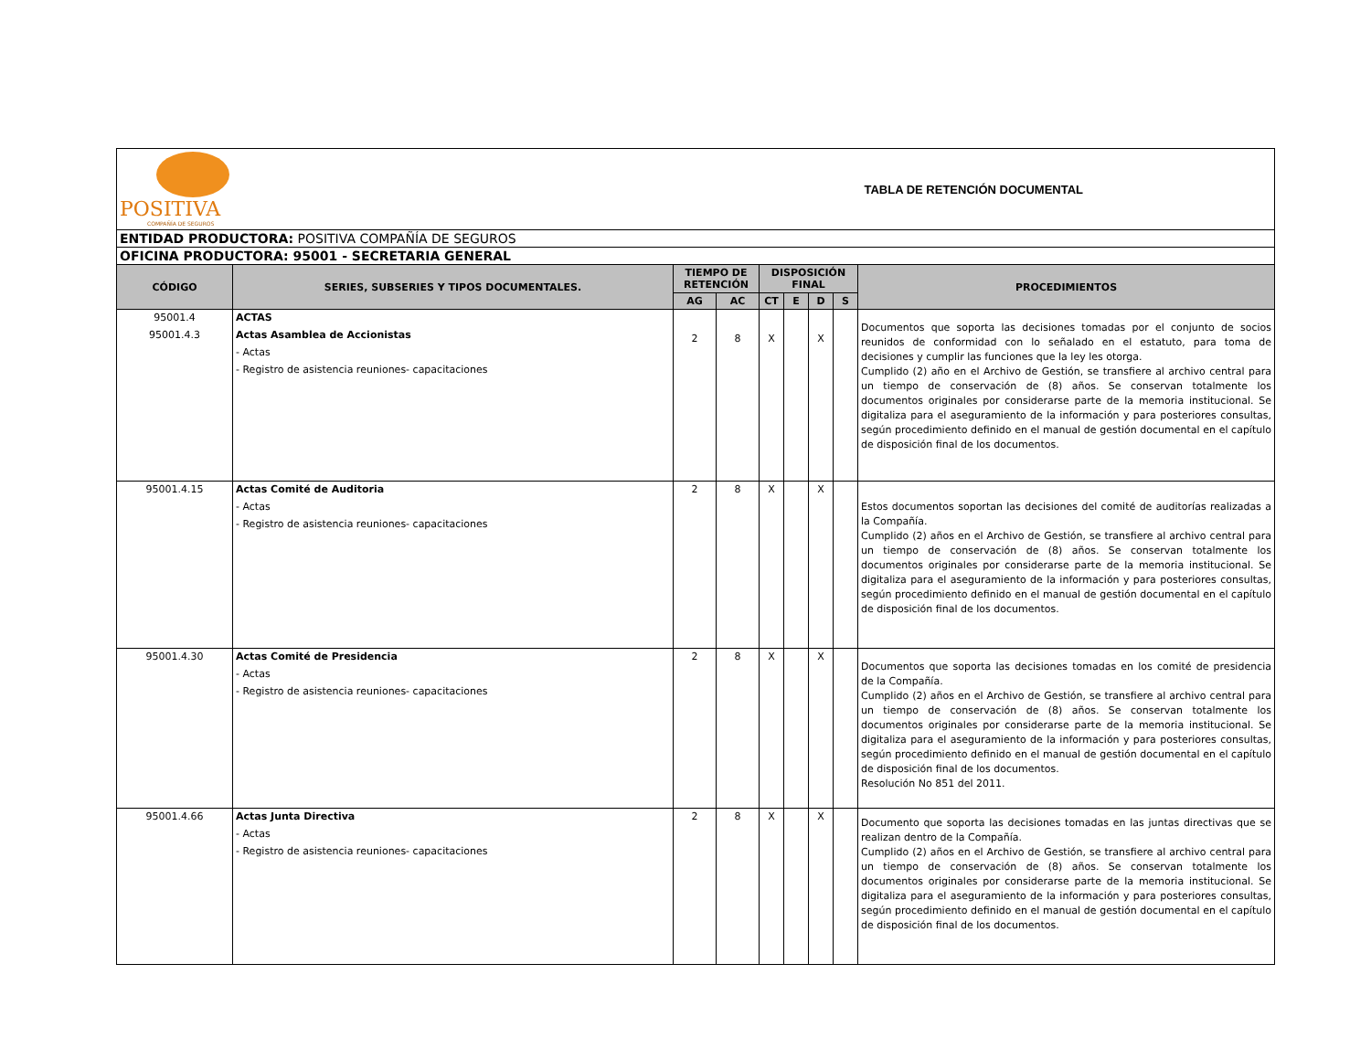| POSITIVA COMPAÑÍA DE SEGUROS | | TABLA DE RETENCIÓN DOCUMENTAL | | | | | | |
| ENTIDAD PRODUCTORA: POSITIVA COMPAÑÍA DE SEGUROS | | | | | | | | |
| OFICINA PRODUCTORA: 95001 - SECRETARIA GENERAL | | | | | | | | |
| CÓDIGO | SERIES, SUBSERIES Y TIPOS DOCUMENTALES. | TIEMPO DE RETENCIÓN | | DISPOSICIÓN FINAL | | | | PROCEDIMIENTOS |
| | | AG | AC | CT | E | D | S | |
| 95001.4 95001.4.3 | ACTAS Actas Asamblea de Accionistas - Actas - Registro de asistencia reuniones- capacitaciones | 2 | 8 | X | | X | | Documentos que soporta las decisiones tomadas por el conjunto de socios reunidos de conformidad con lo señalado en el estatuto, para toma de decisiones y cumplir las funciones que la ley les otorga. Cumplido (2) año en el Archivo de Gestión, se transfiere al archivo central para un tiempo de conservación de (8) años. Se conservan totalmente los documentos originales por considerarse parte de la memoria institucional. Se digitaliza para el aseguramiento de la información y para posteriores consultas, según procedimiento definido en el manual de gestión documental en el capítulo de disposición final de los documentos. |
| 95001.4.15 | Actas Comité de Auditoria - Actas - Registro de asistencia reuniones- capacitaciones | 2 | 8 | X | | X | | Estos documentos soportan las decisiones del comité de auditorías realizadas a la Compañía. Cumplido (2) años en el Archivo de Gestión, se transfiere al archivo central para un tiempo de conservación de (8) años. Se conservan totalmente los documentos originales por considerarse parte de la memoria institucional. Se digitaliza para el aseguramiento de la información y para posteriores consultas, según procedimiento definido en el manual de gestión documental en el capítulo de disposición final de los documentos. |
| 95001.4.30 | Actas Comité de Presidencia - Actas - Registro de asistencia reuniones- capacitaciones | 2 | 8 | X | | X | | Documentos que soporta las decisiones tomadas en los comité de presidencia de la Compañía. Cumplido (2) años en el Archivo de Gestión, se transfiere al archivo central para un tiempo de conservación de (8) años. Se conservan totalmente los documentos originales por considerarse parte de la memoria institucional. Se digitaliza para el aseguramiento de la información y para posteriores consultas, según procedimiento definido en el manual de gestión documental en el capítulo de disposición final de los documentos. Resolución No 851 del 2011. |
| 95001.4.66 | Actas Junta Directiva - Actas - Registro de asistencia reuniones- capacitaciones | 2 | 8 | X | | X | | Documento que soporta las decisiones tomadas en las juntas directivas que se realizan dentro de la Compañía. Cumplido (2) años en el Archivo de Gestión, se transfiere al archivo central para un tiempo de conservación de (8) años. Se conservan totalmente los documentos originales por considerarse parte de la memoria institucional. Se digitaliza para el aseguramiento de la información y para posteriores consultas, según procedimiento definido en el manual de gestión documental en el capítulo de disposición final de los documentos. |